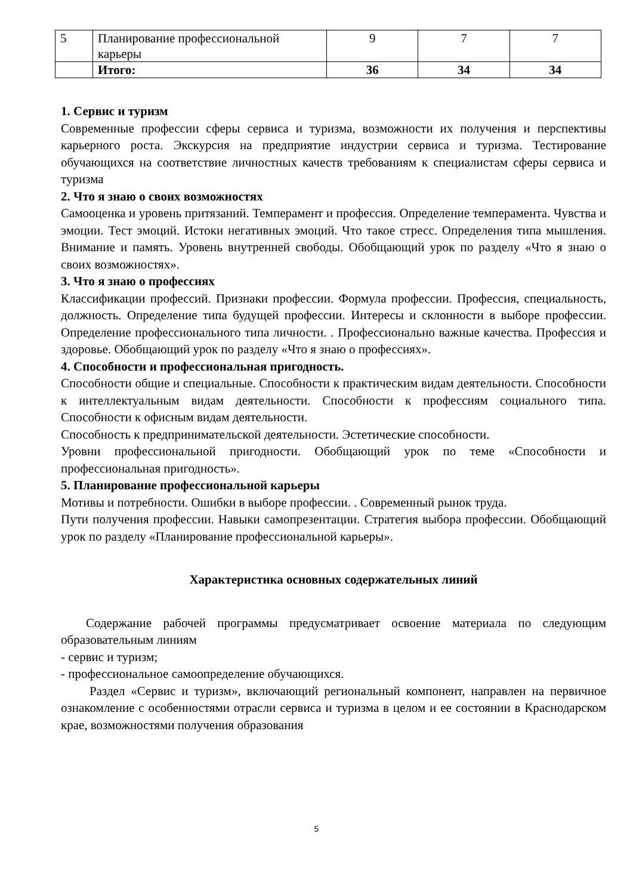| 5 | Планирование профессиональной карьеры | 9 | 7 | 7 |
| | Итого: | 36 | 34 | 34 |
1. Сервис и туризм
Современные профессии сферы сервиса и туризма, возможности их получения и перспективы карьерного роста. Экскурсия на предприятие индустрии сервиса и туризма. Тестирование обучающихся на соответствие личностных качеств требованиям к специалистам сферы сервиса и туризма
2. Что я знаю о своих возможностях
Самооценка и уровень притязаний. Темперамент и профессия. Определение темперамента. Чувства и эмоции. Тест эмоций. Истоки негативных эмоций. Что такое стресс. Определения типа мышления. Внимание и память. Уровень внутренней свободы. Обобщающий урок по разделу «Что я знаю о своих возможностях».
3. Что я знаю о профессиях
Классификации профессий. Признаки профессии. Формула профессии. Профессия, специальность, должность. Определение типа будущей профессии. Интересы и склонности в выборе профессии. Определение профессионального типа личности. . Профессионально важные качества. Профессия и здоровье. Обобщающий урок по разделу «Что я знаю о профессиях».
4. Способности и профессиональная пригодность.
Способности общие и специальные. Способности к практическим видам деятельности. Способности к интеллектуальным видам деятельности. Способности к профессиям социального типа. Способности к офисным видам деятельности.
Способность к предпринимательской деятельности. Эстетические способности.
Уровни профессиональной пригодности. Обобщающий урок по теме «Способности и профессиональная пригодность».
5. Планирование профессиональной карьеры
Мотивы и потребности. Ошибки в выборе профессии. . Современный рынок труда.
Пути получения профессии. Навыки самопрезентации. Стратегия выбора профессии. Обобщающий урок по разделу «Планирование профессиональной карьеры».
Характеристика основных содержательных линий
Содержание рабочей программы предусматривает освоение материала по следующим образовательным линиям
- сервис и туризм;
- профессиональное самоопределение обучающихся.
Раздел «Сервис и туризм», включающий региональный компонент, направлен на первичное ознакомление с особенностями отрасли сервиса и туризма в целом и ее состоянии в Краснодарском крае, возможностями получения образования
5